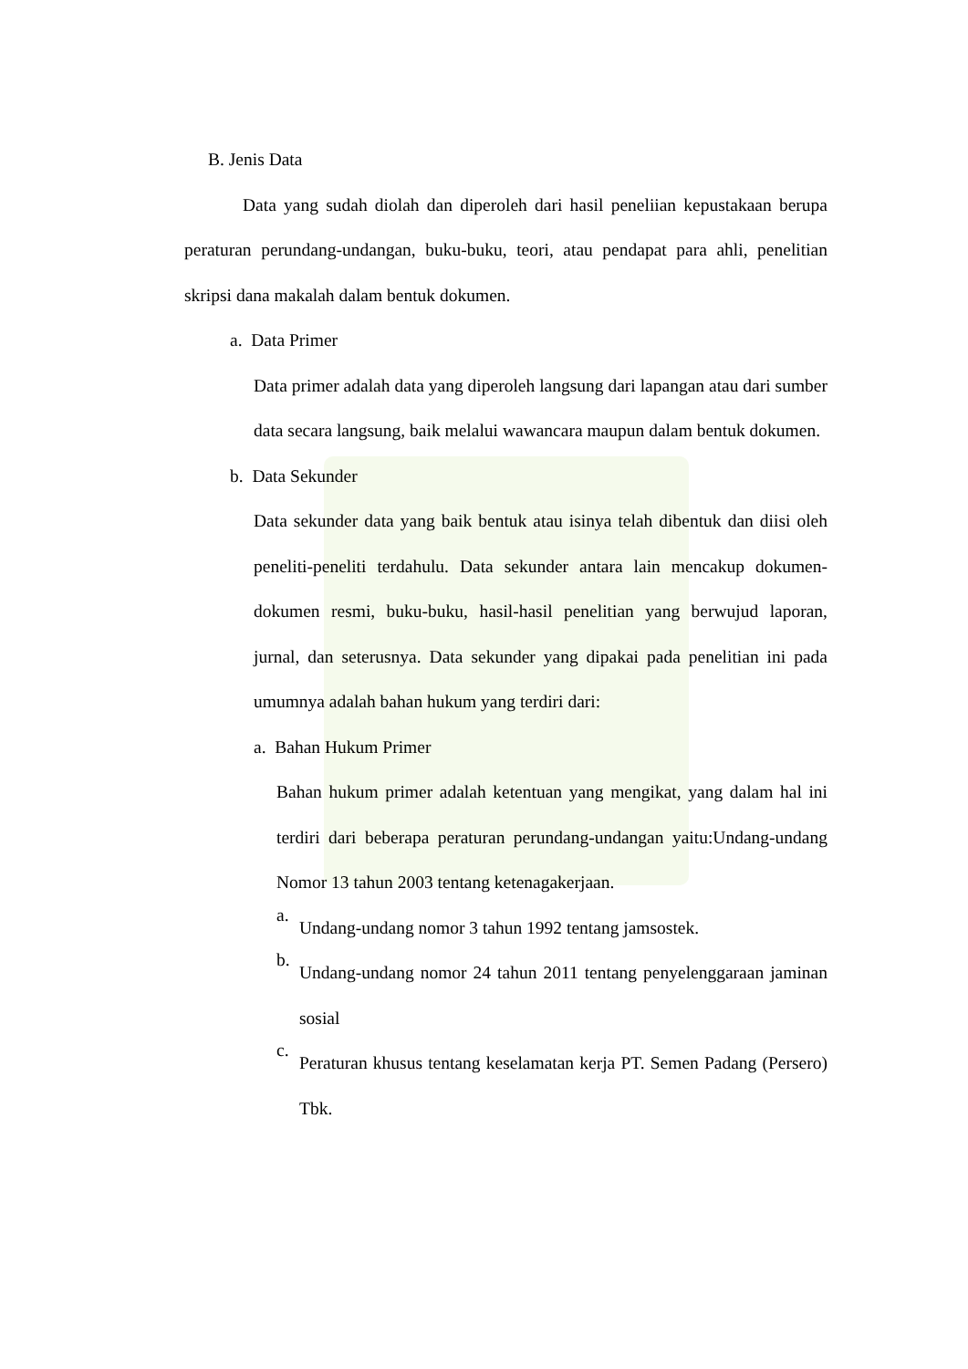B. Jenis Data
Data yang sudah diolah dan diperoleh dari hasil peneliian kepustakaan berupa peraturan perundang-undangan, buku-buku, teori, atau pendapat para ahli, penelitian skripsi dana makalah dalam bentuk dokumen.
a. Data Primer
Data primer adalah data yang diperoleh langsung dari lapangan atau dari sumber data secara langsung, baik melalui wawancara maupun dalam bentuk dokumen.
b. Data Sekunder
Data sekunder data yang baik bentuk atau isinya telah dibentuk dan diisi oleh peneliti-peneliti terdahulu. Data sekunder antara lain mencakup dokumen-dokumen resmi, buku-buku, hasil-hasil penelitian yang berwujud laporan, jurnal, dan seterusnya. Data sekunder yang dipakai pada penelitian ini pada umumnya adalah bahan hukum yang terdiri dari:
a. Bahan Hukum Primer
Bahan hukum primer adalah ketentuan yang mengikat, yang dalam hal ini terdiri dari beberapa peraturan perundang-undangan yaitu:Undang-undang Nomor 13 tahun 2003 tentang ketenagakerjaan.
a.
Undang-undang nomor 3 tahun 1992 tentang jamsostek.
b.
Undang-undang nomor 24 tahun 2011 tentang penyelenggaraan jaminan sosial
c.
Peraturan khusus tentang keselamatan kerja PT. Semen Padang (Persero) Tbk.